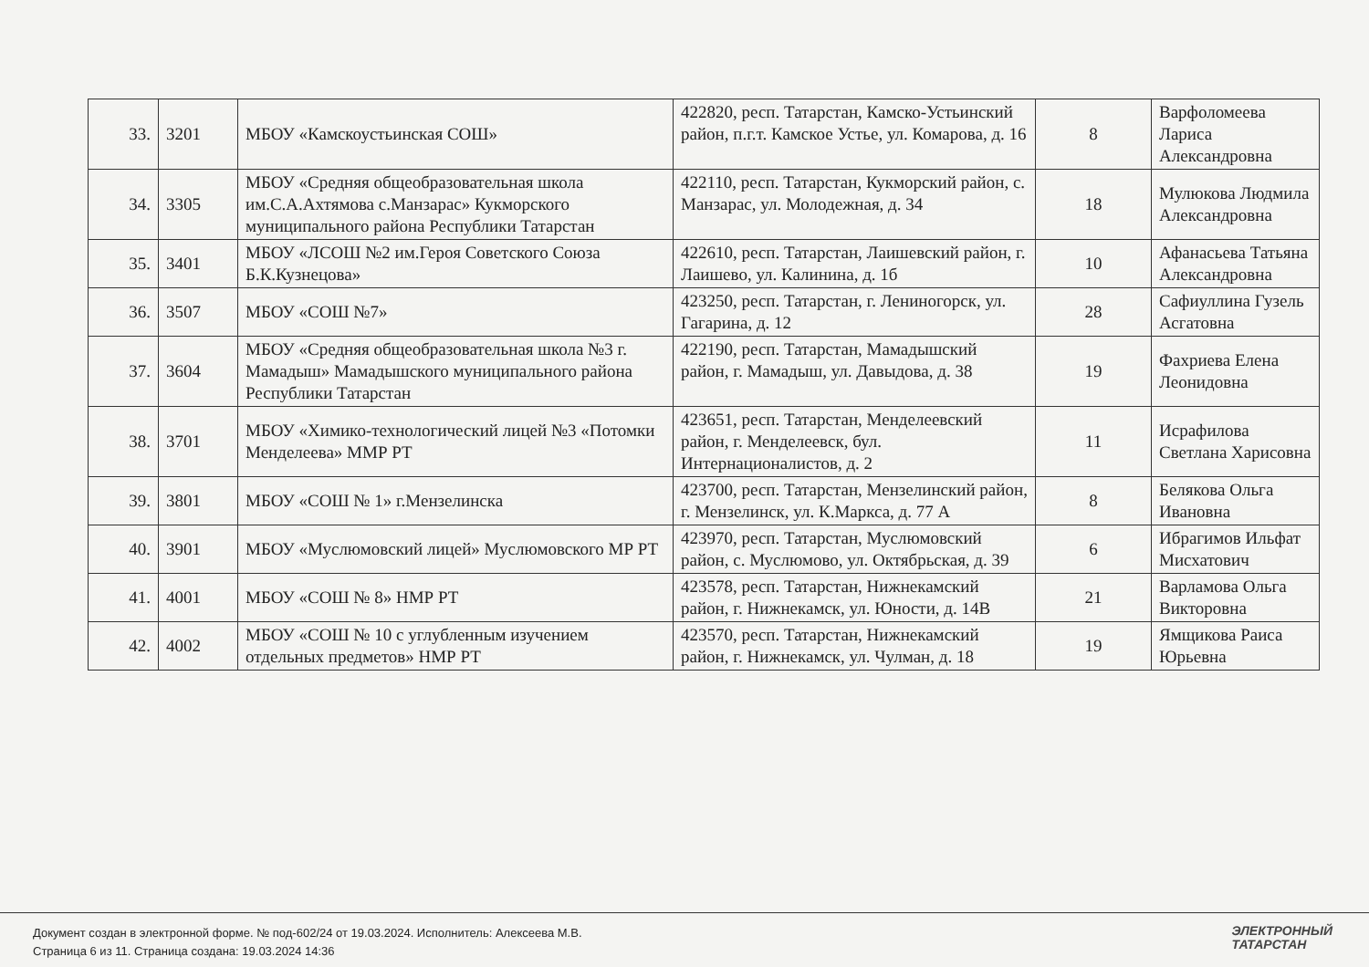| 33. | 3201 | МБОУ «Камскоустьинская СОШ» | 422820, респ. Татарстан, Камско-Устьинский район, п.г.т. Камское Устье, ул. Комарова, д. 16 | 8 | Варфоломеева Лариса Александровна |
| 34. | 3305 | МБОУ «Средняя общеобразовательная школа им.С.А.Ахтямова с.Манзарас» Кукморского муниципального района Республики Татарстан | 422110, респ. Татарстан, Кукморский район, с. Манзарас, ул. Молодежная, д. 34 | 18 | Мулюкова Людмила Александровна |
| 35. | 3401 | МБОУ «ЛСОШ №2 им.Героя Советского Союза Б.К.Кузнецова» | 422610, респ. Татарстан, Лаишевский район, г. Лаишево, ул. Калинина, д. 1б | 10 | Афанасьева Татьяна Александровна |
| 36. | 3507 | МБОУ «СОШ №7» | 423250, респ. Татарстан, г. Лениногорск, ул. Гагарина, д. 12 | 28 | Сафиуллина Гузель Асгатовна |
| 37. | 3604 | МБОУ «Средняя общеобразовательная школа №3 г. Мамадыш» Мамадышского муниципального района Республики Татарстан | 422190, респ. Татарстан, Мамадышский район, г. Мамадыш, ул. Давыдова, д. 38 | 19 | Фахриева Елена Леонидовна |
| 38. | 3701 | МБОУ «Химико-технологический лицей №3 «Потомки Менделеева» ММР РТ | 423651, респ. Татарстан, Менделеевский район, г. Менделеевск, бул. Интернационалистов, д. 2 | 11 | Исрафилова Светлана Харисовна |
| 39. | 3801 | МБОУ «СОШ № 1» г.Мензелинска | 423700, респ. Татарстан, Мензелинский район, г. Мензелинск, ул. К.Маркса, д. 77 А | 8 | Белякова Ольга Ивановна |
| 40. | 3901 | МБОУ «Муслюмовский лицей» Муслюмовского МР РТ | 423970, респ. Татарстан, Муслюмовский район, с. Муслюмово, ул. Октябрьская, д. 39 | 6 | Ибрагимов Ильфат Мисхатович |
| 41. | 4001 | МБОУ «СОШ № 8» НМР РТ | 423578, респ. Татарстан, Нижнекамский район, г. Нижнекамск, ул. Юности, д. 14В | 21 | Варламова Ольга Викторовна |
| 42. | 4002 | МБОУ «СОШ № 10 с углубленным изучением отдельных предметов» НМР РТ | 423570, респ. Татарстан, Нижнекамский район, г. Нижнекамск, ул. Чулман, д. 18 | 19 | Ямщикова Раиса Юрьевна |
Документ создан в электронной форме. № под-602/24 от 19.03.2024. Исполнитель: Алексеева М.В.
Страница 6 из 11. Страница создана: 19.03.2024 14:36
ЭЛЕКТРОННЫЙ
ТАТАРСТАН